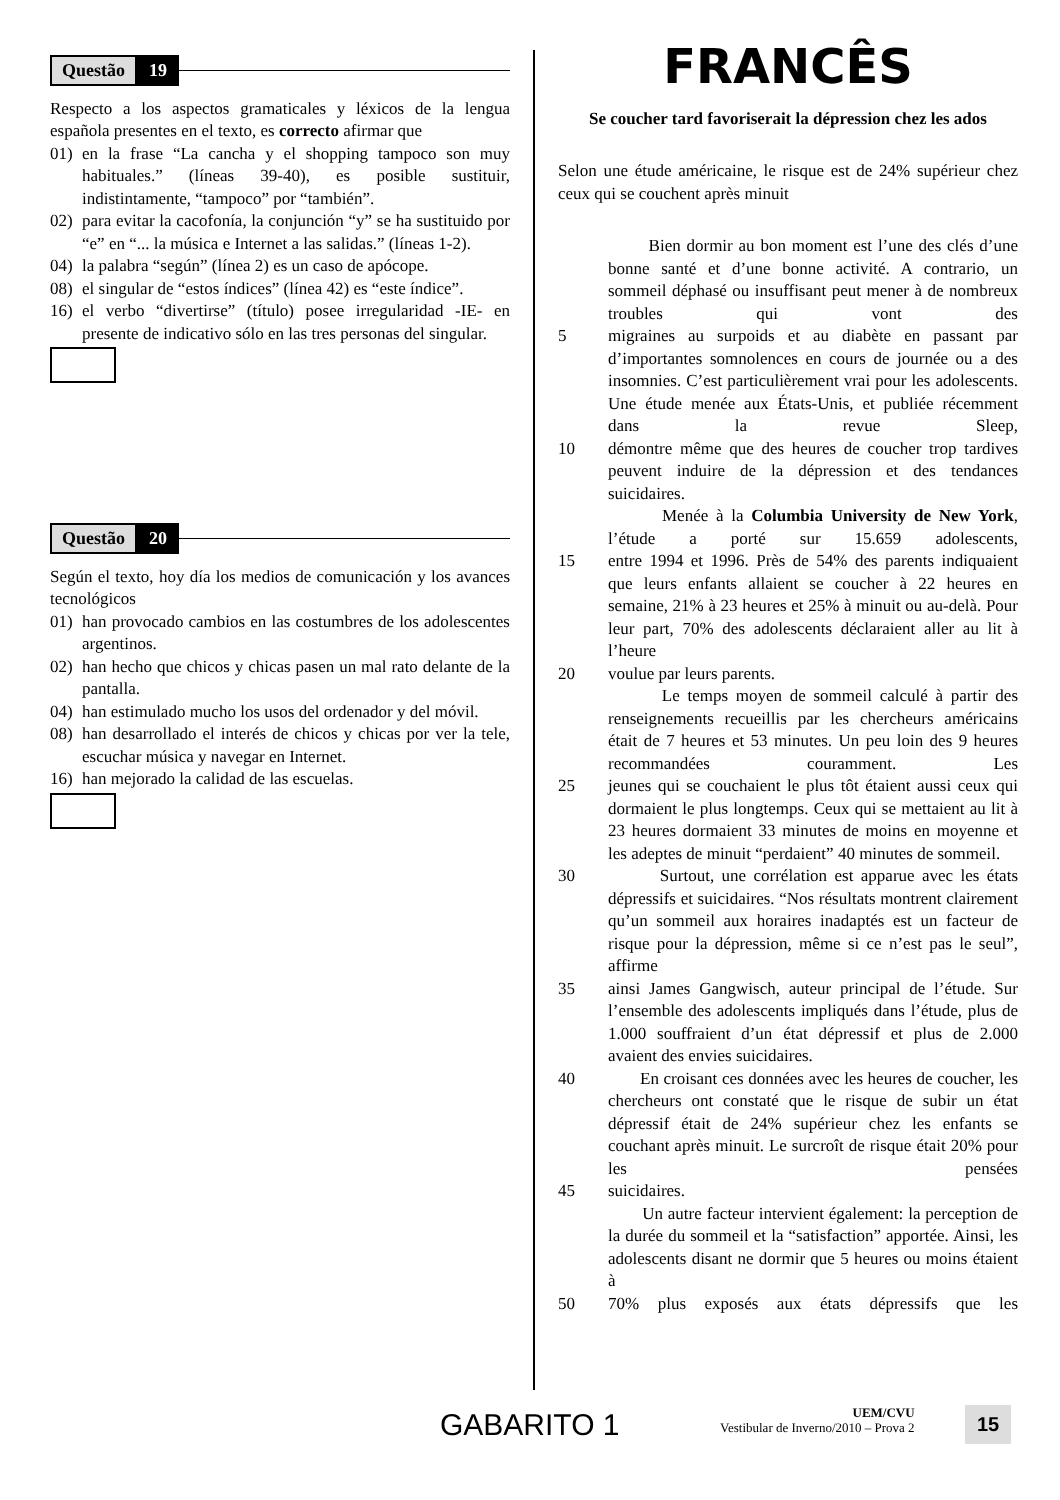Questão 19
Respecto a los aspectos gramaticales y léxicos de la lengua española presentes en el texto, es correcto afirmar que
01) en la frase “La cancha y el shopping tampoco son muy habituales.” (líneas 39-40), es posible sustituir, indistintamente, “tampoco” por “también”.
02) para evitar la cacofonía, la conjunción “y” se ha sustituido por “e” en “... la música e Internet a las salidas.” (líneas 1-2).
04) la palabra “según” (línea 2) es un caso de apócope.
08) el singular de “estos índices” (línea 42) es “este índice”.
16) el verbo “divertirse” (título) posee irregularidad -IE- en presente de indicativo sólo en las tres personas del singular.
Questão 20
Según el texto, hoy día los medios de comunicación y los avances tecnológicos
01) han provocado cambios en las costumbres de los adolescentes argentinos.
02) han hecho que chicos y chicas pasen un mal rato delante de la pantalla.
04) han estimulado mucho los usos del ordenador y del móvil.
08) han desarrollado el interés de chicos y chicas por ver la tele, escuchar música y navegar en Internet.
16) han mejorado la calidad de las escuelas.
FRANCÊS
Se coucher tard favoriserait la dépression chez les ados
Selon une étude américaine, le risque est de 24% supérieur chez ceux qui se couchent après minuit
Bien dormir au bon moment est l’une des clés d’une bonne santé et d’une bonne activité. A contrario, un sommeil déphasé ou insuffisant peut mener à de nombreux troubles qui vont des
5 migraines au surpoids et au diabète en passant par d’importantes somnolences en cours de journée ou a des insomnies. C’est particulièrement vrai pour les adolescents. Une étude menée aux États-Unis, et publiée récemment dans la revue Sleep,
10 démontre même que des heures de coucher trop tardives peuvent induire de la dépression et des tendances suicidaires.
Menée à la Columbia University de New York, l’étude a porté sur 15.659 adolescents,
15 entre 1994 et 1996. Près de 54% des parents indiquaient que leurs enfants allaient se coucher à 22 heures en semaine, 21% à 23 heures et 25% à minuit ou au-delà. Pour leur part, 70% des adolescents déclaraient aller au lit à l’heure
20 voulue par leurs parents.
Le temps moyen de sommeil calculé à partir des renseignements recueillis par les chercheurs américains était de 7 heures et 53 minutes. Un peu loin des 9 heures recommandées couramment. Les
25 jeunes qui se couchaient le plus tôt étaient aussi ceux qui dormaient le plus longtemps. Ceux qui se mettaient au lit à 23 heures dormaient 33 minutes de moins en moyenne et les adeptes de minuit “perdaient” 40 minutes de sommeil.
30 Surtout, une corrélation est apparue avec les états dépressifs et suicidaires. “Nos résultats montrent clairement qu’un sommeil aux horaires inadaptés est un facteur de risque pour la dépression, même si ce n’est pas le seul”, affirme
35 ainsi James Gangwisch, auteur principal de l’étude. Sur l’ensemble des adolescents impliqués dans l’étude, plus de 1.000 souffraient d’un état dépressif et plus de 2.000 avaient des envies suicidaires.
40 En croisant ces données avec les heures de coucher, les chercheurs ont constaté que le risque de subir un état dépressif était de 24% supérieur chez les enfants se couchant après minuit. Le surcroît de risque était 20% pour les pensées
45 suicidaires.
Un autre facteur intervient également: la perception de la durée du sommeil et la “satisfaction” apportée. Ainsi, les adolescents disant ne dormir que 5 heures ou moins étaient à
50 70% plus exposés aux états dépressifs que les
GABARITO 1
UEM/CVU
Vestibular de Inverno/2010 – Prova 2
15